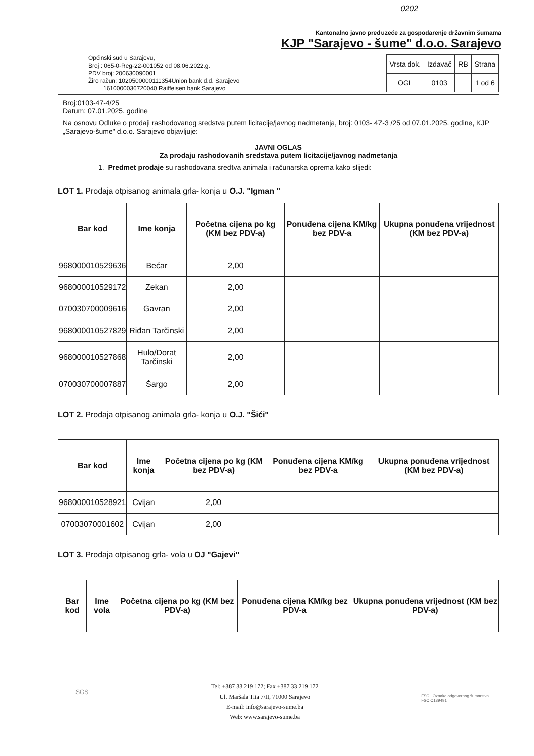0202
Kantonalno javno preduzeće za gospodarenje državnim šumama
KJP "Sarajevo - šume" d.o.o. Sarajevo
Općinski sud u Sarajevu,
Broj : 065-0-Reg-22-001052 od 08.06.2022.g.
PDV broj: 200630090001
Žiro račun: 1020500000111354Union bank d.d. Sarajevo
1610000036720040 Raiffeisen bank Sarajevo
| Vrsta dok. | Izdavač | RB | Strana |
| OGL | 0103 | | 1 od 6 |
Broj:0103-47-4/25
Datum: 07.01.2025. godine
Na osnovu Odluke o prodaji rashodovanog sredstva putem licitacije/javnog nadmetanja, broj: 0103- 47-3 /25 od 07.01.2025. godine, KJP „Sarajevo-šume" d.o.o. Sarajevo objavljuje:
JAVNI OGLAS
Za prodaju rashodovanih sredstava putem licitacije/javnog nadmetanja
1. Predmet prodaje su rashodovana sredtva animala i računarska oprema kako slijedi:
LOT 1. Prodaja otpisanog animala grla- konja u O.J. "Igman "
| Bar kod | Ime konja | Početna cijena po kg (KM bez PDV-a) | Ponuđena cijena KM/kg bez PDV-a | Ukupna ponuđena vrijednost (KM bez PDV-a) |
| --- | --- | --- | --- | --- |
| 968000010529636 | Bećar | 2,00 | | |
| 968000010529172 | Zekan | 2,00 | | |
| 070030700009616 | Gavran | 2,00 | | |
| 968000010527829 | Riđan Tarčinski | 2,00 | | |
| 968000010527868 | Hulo/Dorat Tarčinski | 2,00 | | |
| 070030700007887 | Šargo | 2,00 | | |
LOT 2. Prodaja otpisanog animala grla- konja u O.J. "Šići"
| Bar kod | Ime konja | Početna cijena po kg (KM bez PDV-a) | Ponuđena cijena KM/kg bez PDV-a | Ukupna ponuđena vrijednost (KM bez PDV-a) |
| --- | --- | --- | --- | --- |
| 968000010528921 | Cvijan | 2,00 | | |
| 07003070001602 | Cvijan | 2,00 | | |
LOT 3. Prodaja otpisanog grla- vola u OJ "Gajevi"
| Bar kod | Ime vola | Početna cijena po kg (KM bez PDV-a) | Ponuđena cijena KM/kg bez PDV-a | Ukupna ponuđena vrijednost (KM bez PDV-a) |
| --- | --- | --- | --- | --- |
SGS
Tel: +387 33 219 172; Fax +387 33 219 172
Ul. Maršala Tita 7/II, 71000 Sarajevo
E-mail: info@sarajevo-sume.ba
Web: www.sarajevo-sume.ba
FSC Oznaka odgovornog šumarstva
FSC C139491